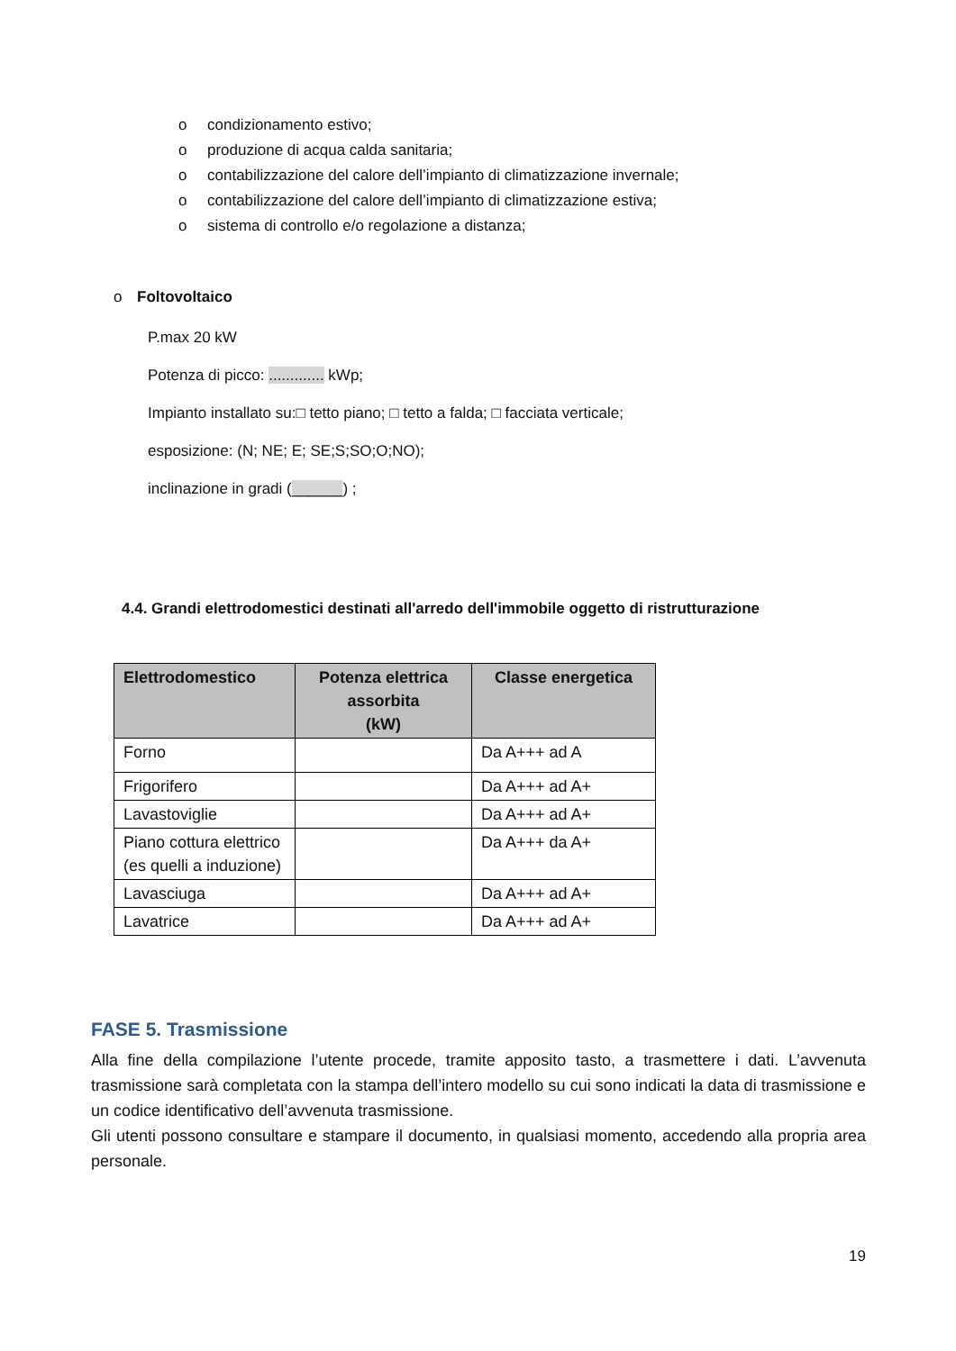o condizionamento estivo;
o produzione di acqua calda sanitaria;
o contabilizzazione del calore dell’impianto di climatizzazione invernale;
o contabilizzazione del calore dell’impianto di climatizzazione estiva;
o sistema di controllo e/o regolazione a distanza;
o Foltovoltaico
P.max 20 kW
Potenza di picco: ............. kWp;
Impianto installato su:□ tetto piano; □ tetto a falda; □ facciata verticale;
esposizione: (N; NE; E; SE;S;SO;O;NO);
inclinazione in gradi (______) ;
4.4. Grandi elettrodomestici destinati all'arredo dell'immobile oggetto di ristrutturazione
| Elettrodomestico | Potenza elettrica assorbita (kW) | Classe energetica |
| --- | --- | --- |
| Forno | | Da A+++ ad A |
| Frigorifero | | Da A+++ ad A+ |
| Lavastoviglie | | Da A+++ ad A+ |
| Piano cottura elettrico (es quelli a induzione) | | Da A+++ da A+ |
| Lavasciuga | | Da A+++ ad A+ |
| Lavatrice | | Da A+++ ad A+ |
FASE 5. Trasmissione
Alla fine della compilazione l’utente procede, tramite apposito tasto, a trasmettere i dati. L’avvenuta trasmissione sarà completata con la stampa dell’intero modello su cui sono indicati la data di trasmissione e un codice identificativo dell’avvenuta trasmissione.
Gli utenti possono consultare e stampare il documento, in qualsiasi momento, accedendo alla propria area personale.
19